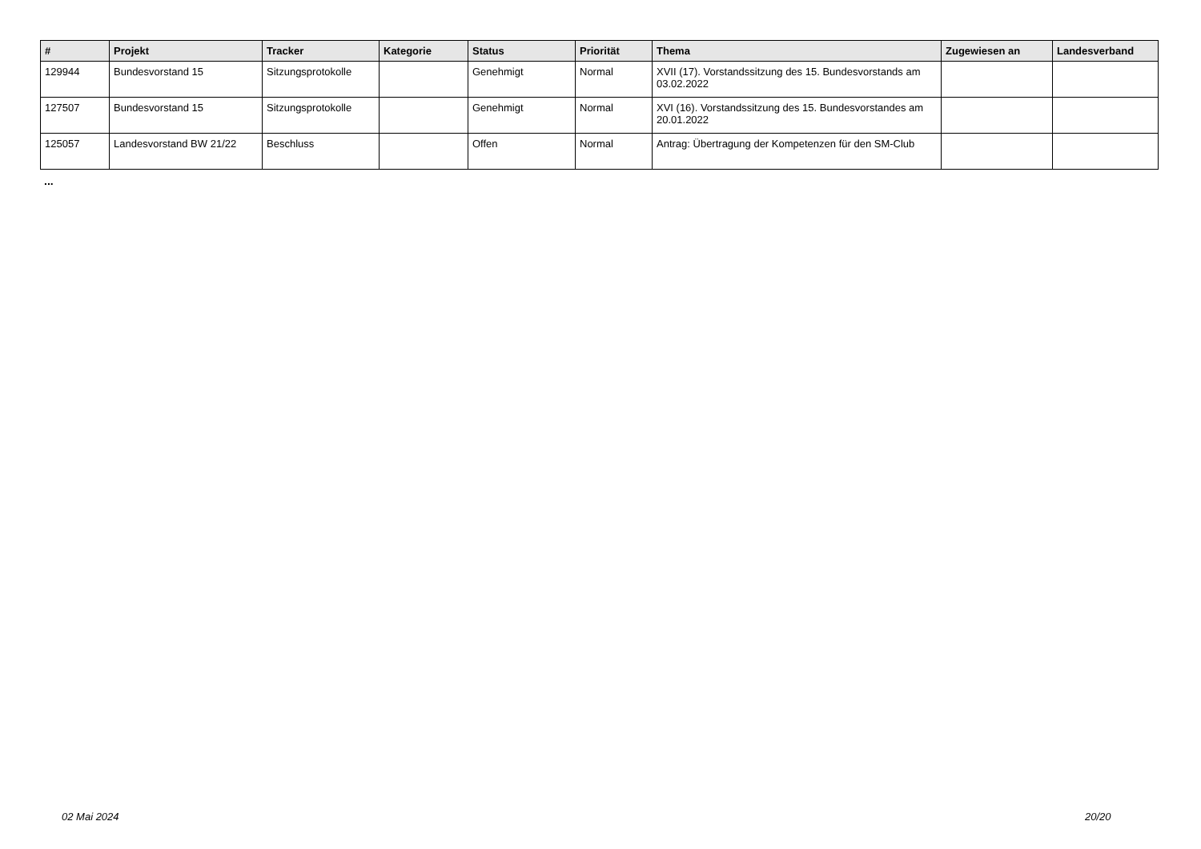| # | Projekt | Tracker | Kategorie | Status | Priorität | Thema | Zugewiesen an | Landesverband |
| --- | --- | --- | --- | --- | --- | --- | --- | --- |
| 129944 | Bundesvorstand 15 | Sitzungsprotokolle | | Genehmigt | Normal | XVII (17). Vorstandssitzung des 15. Bundesvorstands am 03.02.2022 | | |
| 127507 | Bundesvorstand 15 | Sitzungsprotokolle | | Genehmigt | Normal | XVI (16). Vorstandssitzung des 15. Bundesvorstandes am 20.01.2022 | | |
| 125057 | Landesvorstand BW 21/22 | Beschluss | | Offen | Normal | Antrag: Übertragung der Kompetenzen für den SM-Club | | |
...
02 Mai 2024 20/20